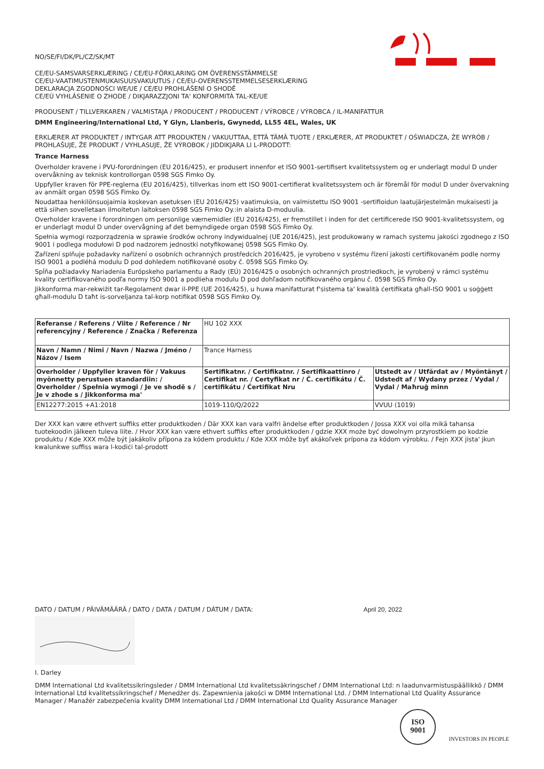NO/SE/FI/DK/PL/CZ/SK/MT
CE/EU-SAMSVARSERKLÆRING / CE/EU-FÖRKLARING OM ÖVERENSSTÄMMELSE
CE/EU-VAATIMUSTENMUKAISUUSVAKUUTUS / CE/EU-OVERENSSTEMMELSESERKLÆRING
DEKLARACJA ZGODNOŚCI WE/UE / CE/EU PROHLÁŠENÍ O SHODĚ
CE/EÚ VYHLÁSENIE O ZHODE / DIKJARAZZJONI TA' KONFORMITÀ TAL-KE/UE
PRODUSENT / TILLVERKAREN / VALMISTAJA / PRODUCENT / PRODUCENT / VÝROBCE / VÝROBCA / IL-MANIFATTUR
DMM Engineering/International Ltd, Y Glyn, Llanberis, Gwynedd, LL55 4EL, Wales, UK
ERKLÆRER AT PRODUKTET / INTYGAR ATT PRODUKTEN / VAKUUTTAA, ETTÄ TÄMÄ TUOTE / ERKLÆRER, AT PRODUKTET / OŚWIADCZA, ŻE WYRÓB / PROHLAŠUJE, ŽE PRODUKT / VYHLASUJE, ŽE VÝROBOK / JIDDIKJARA LI L-PRODOTT:
Trance Harness
Overholder kravene i PVU-forordningen (EU 2016/425), er produsert innenfor et ISO 9001-sertifisert kvalitetssystem og er underlagt modul D under overvåkning av teknisk kontrollorgan 0598 SGS Fimko Oy.
Uppfyller kraven för PPE-reglerna (EU 2016/425), tillverkas inom ett ISO 9001-certifierat kvalitetssystem och är föremål för modul D under övervakning av anmält organ 0598 SGS Fimko Oy.
Noudattaa henkilönsuojaimia koskevan asetuksen (EU 2016/425) vaatimuksia, on valmistettu ISO 9001 -sertifioidun laatujärjestelmän mukaisesti ja että siihen sovelletaan ilmoitetun laitoksen 0598 SGS Fimko Oy.:in alaista D-moduulia.
Overholder kravene i forordningen om personlige værnemidler (EU 2016/425), er fremstillet i inden for det certificerede ISO 9001-kvalitetssystem, og er underlagt modul D under overvågning af det bemyndigede organ 0598 SGS Fimko Oy.
Spełnia wymogi rozporządzenia w sprawie środków ochrony indywidualnej (UE 2016/425), jest produkowany w ramach systemu jakości zgodnego z ISO 9001 i podlega modułowi D pod nadzorem jednostki notyfikowanej 0598 SGS Fimko Oy.
Zařízení splňuje požadavky nařízení o osobních ochranných prostředcích 2016/425, je vyrobeno v systému řízení jakosti certifikovaném podle normy ISO 9001 a podléhá modulu D pod dohledem notifikované osoby č. 0598 SGS Fimko Oy.
Spĺňa požiadavky Nariadenia Európskeho parlamentu a Rady (EÚ) 2016/425 o osobných ochranných prostriedkoch, je vyrobený v rámci systému kvality certifikovaného podľa normy ISO 9001 a podlieha modulu D pod dohľadom notifikovaného orgánu č. 0598 SGS Fimko Oy.
Jikkonforma mar-rekwiżit tar-Regolament dwar il-PPE (UE 2016/425), u huwa manifatturat f'sistema ta' kwalità ċertifikata għall-ISO 9001 u soġġett għall-modulu D taħt is-sorveljanza tal-korp notifikat 0598 SGS Fimko Oy.
| Referanse / Referens / Viite / Reference / Nr referencyjny / Reference / Značka / Referenza | HU 102 XXX | |
| Navn / Namn / Nimi / Navn / Nazwa / Jméno / Názov / Isem | Trance Harness | |
| Overholder / Uppfyller kraven för / Vakuus myönnetty perustuen standardiin: / Overholder / Spełnia wymogi / Je ve shodě s / Je v zhode s / Jikkonforma ma' | Sertifikatnr. / Certifikatnr. / Sertifikaattinro / Certifikat nr. / Certyfikat nr / Č. certifikátu / Č. certifikátu / Ċertifikat Nru | Utstedt av / Utfärdat av / Myöntänyt / Udstedt af / Wydany przez / Vydal / Vydal / Maħruġ minn |
| EN12277:2015 +A1:2018 | 1019-110/Q/2022 | VVUU (1019) |
Der XXX kan være ethvert suffiks etter produktkoden / Där XXX kan vara valfri ändelse efter produktkoden / Jossa XXX voi olla mikä tahansa tuotekoodin jälkeen tuleva liite. / Hvor XXX kan være ethvert suffiks efter produktkoden / gdzie XXX może być dowolnym przyrostkiem po kodzie produktu / Kde XXX může být jakákoliv přípona za kódem produktu / Kde XXX môže byť akákoľvek prípona za kódom výrobku. / Fejn XXX jista' jkun kwalunkwe suffiss wara l-kodiċi tal-prodott
DATO / DATUM / PÄIVÄMÄÄRÄ / DATO / DATA / DATUM / DÁTUM / DATA: April 20, 2022
I. Darley
DMM International Ltd kvalitetssikringsleder / DMM International Ltd kvalitetssäkringschef / DMM International Ltd: n laadunvarmistuspäällikkö / DMM International Ltd kvalitetssikringschef / Menedżer ds. Zapewnienia jakości w DMM International Ltd. / DMM International Ltd Quality Assurance Manager / Manažér zabezpečenia kvality DMM International Ltd / DMM International Ltd Quality Assurance Manager
ISO
9001
INVESTORS IN PEOPLE